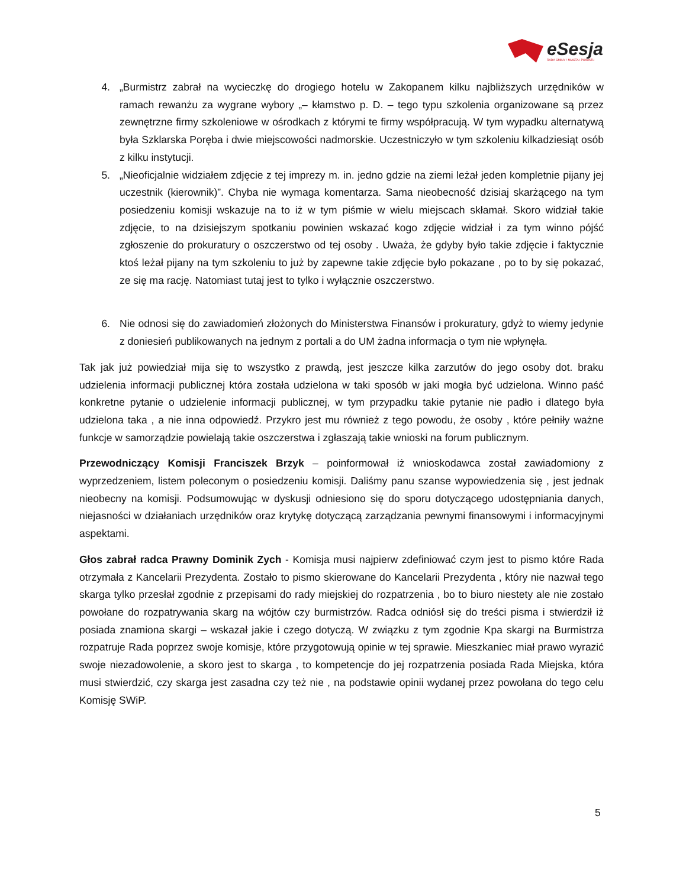eSesja
RADA GMINY / MIASTA / POWIATU
4. „Burmistrz zabrał na wycieczkę do drogiego hotelu w Zakopanem kilku najbliższych urzędników w ramach rewanżu za wygrane wybory „– kłamstwo p. D. – tego typu szkolenia organizowane są przez zewnętrzne firmy szkoleniowe w ośrodkach z którymi te firmy współpracują. W tym wypadku alternatywą była Szklarska Poręba i dwie miejscowości nadmorskie. Uczestniczyło w tym szkoleniu kilkadziesiąt osób z kilku instytucji.
5. „Nieoficjalnie widziałem zdjęcie z tej imprezy m. in. jedno gdzie na ziemi leżał jeden kompletnie pijany jej uczestnik (kierownik)”. Chyba nie wymaga komentarza. Sama nieobecność dzisiaj skarżącego na tym posiedzeniu komisji wskazuje na to iż w tym piśmie w wielu miejscach skłamał. Skoro widział takie zdjęcie, to na dzisiejszym spotkaniu powinien wskazać kogo zdjęcie widział i za tym winno pójść zgłoszenie do prokuratury o oszczerstwo od tej osoby . Uważa, że gdyby było takie zdjęcie i faktycznie ktoś leżał pijany na tym szkoleniu to już by zapewne takie zdjęcie było pokazane , po to by się pokazać, ze się ma rację. Natomiast tutaj jest to tylko i wyłącznie oszczerstwo.
6. Nie odnosi się do zawiadomień złożonych do Ministerstwa Finansów i prokuratury, gdyż to wiemy jedynie z doniesień publikowanych na jednym z portali a do UM żadna informacja o tym nie wpłynęła.
Tak jak już powiedział mija się to wszystko z prawdą, jest jeszcze kilka zarzutów do jego osoby dot. braku udzielenia informacji publicznej która została udzielona w taki sposób w jaki mogła być udzielona. Winno paść konkretne pytanie o udzielenie informacji publicznej, w tym przypadku takie pytanie nie padło i dlatego była udzielona taka , a nie inna odpowiedź. Przykro jest mu również z tego powodu, że osoby , które pełniły ważne funkcje w samorządzie powielają takie oszczerstwa i zgłaszają takie wnioski na forum publicznym.
Przewodniczący Komisji Franciszek Brzyk – poinformował iż wnioskodawca został zawiadomiony z wyprzedzeniem, listem poleconym o posiedzeniu komisji. Daliśmy panu szanse wypowiedzenia się , jest jednak nieobecny na komisji. Podsumowując w dyskusji odniesiono się do sporu dotyczącego udostępniania danych, niejasności w działaniach urzędników oraz krytykę dotyczącą zarządzania pewnymi finansowymi i informacyjnymi aspektami.
Głos zabrał radca Prawny Dominik Zych - Komisja musi najpierw zdefiniować czym jest to pismo które Rada otrzymała z Kancelarii Prezydenta. Zostało to pismo skierowane do Kancelarii Prezydenta , który nie nazwał tego skarga tylko przesłał zgodnie z przepisami do rady miejskiej do rozpatrzenia , bo to biuro niestety ale nie zostało powołane do rozpatrywania skarg na wójtów czy burmistrzów. Radca odniósł się do treści pisma i stwierdził iż posiada znamiona skargi – wskazał jakie i czego dotyczą. W związku z tym zgodnie Kpa skargi na Burmistrza rozpatruje Rada poprzez swoje komisje, które przygotowują opinie w tej sprawie. Mieszkaniec miał prawo wyrazić swoje niezadowolenie, a skoro jest to skarga , to kompetencje do jej rozpatrzenia posiada Rada Miejska, która musi stwierdzić, czy skarga jest zasadna czy też nie , na podstawie opinii wydanej przez powołana do tego celu Komisję SWiP.
5